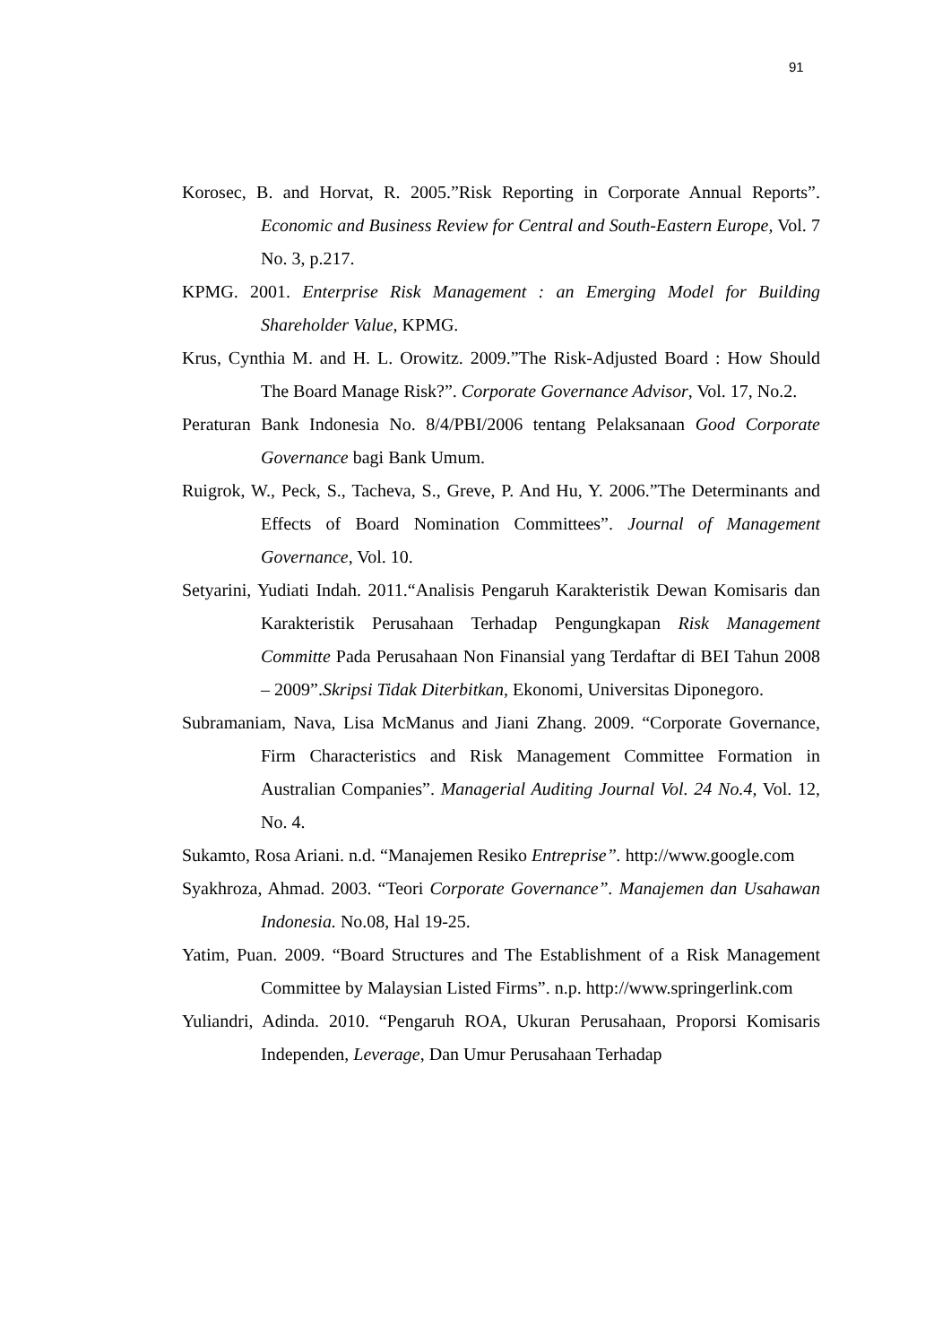91
Korosec, B. and Horvat, R. 2005.”Risk Reporting in Corporate Annual Reports”. Economic and Business Review for Central and South-Eastern Europe, Vol. 7 No. 3, p.217.
KPMG. 2001. Enterprise Risk Management : an Emerging Model for Building Shareholder Value, KPMG.
Krus, Cynthia M. and H. L. Orowitz. 2009.”The Risk-Adjusted Board : How Should The Board Manage Risk?”. Corporate Governance Advisor, Vol. 17, No.2.
Peraturan Bank Indonesia No. 8/4/PBI/2006 tentang Pelaksanaan Good Corporate Governance bagi Bank Umum.
Ruigrok, W., Peck, S., Tacheva, S., Greve, P. And Hu, Y. 2006.”The Determinants and Effects of Board Nomination Committees”. Journal of Management Governance, Vol. 10.
Setyarini, Yudiati Indah. 2011.“Analisis Pengaruh Karakteristik Dewan Komisaris dan Karakteristik Perusahaan Terhadap Pengungkapan Risk Management Committe Pada Perusahaan Non Finansial yang Terdaftar di BEI Tahun 2008 – 2009”.Skripsi Tidak Diterbitkan, Ekonomi, Universitas Diponegoro.
Subramaniam, Nava, Lisa McManus and Jiani Zhang. 2009. “Corporate Governance, Firm Characteristics and Risk Management Committee Formation in Australian Companies”. Managerial Auditing Journal Vol. 24 No.4, Vol. 12, No. 4.
Sukamto, Rosa Ariani. n.d. “Manajemen Resiko Entreprise”. http://www.google.com
Syakhroza, Ahmad. 2003. “Teori Corporate Governance”. Manajemen dan Usahawan Indonesia. No.08, Hal 19-25.
Yatim, Puan. 2009. “Board Structures and The Establishment of a Risk Management Committee by Malaysian Listed Firms”. n.p. http://www.springerlink.com
Yuliandri, Adinda. 2010. “Pengaruh ROA, Ukuran Perusahaan, Proporsi Komisaris Independen, Leverage, Dan Umur Perusahaan Terhadap